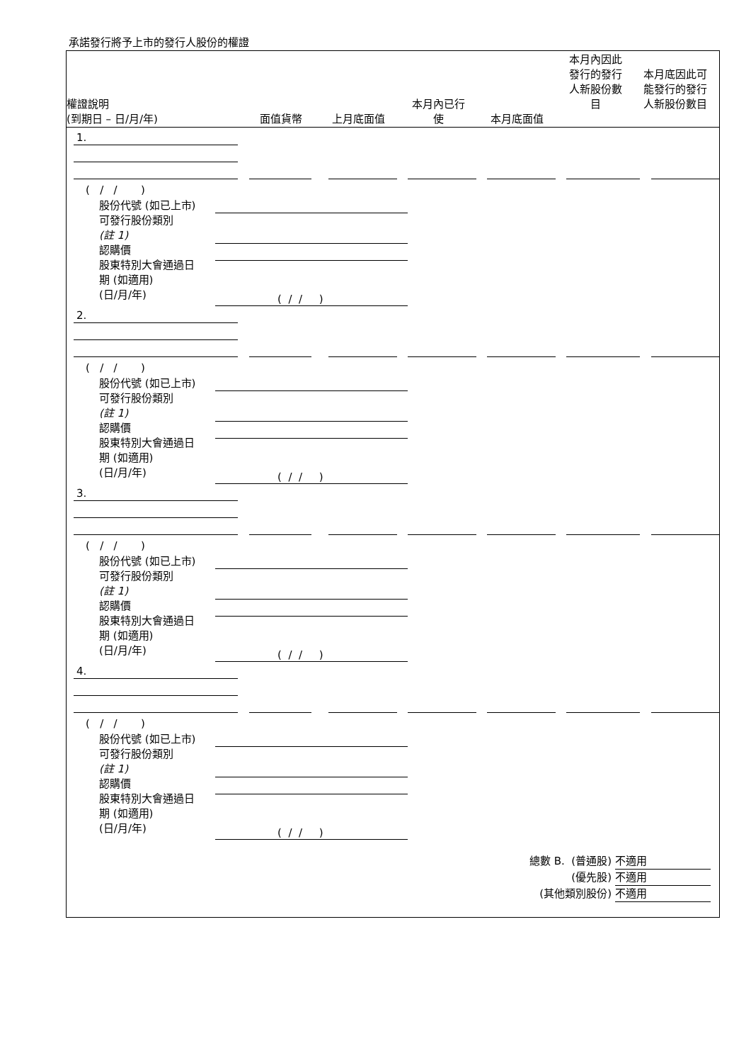承諾發行將予上市的發行人股份的權證
權證說明
(到期日 – 日/月/年)
面值貨幣
上月底面值
本月內已行
使
本月底面值
本月內因此
發行的發行
人新股份數
目
本月底因此可
能發行的發行
人新股份數目
1.
( / / )
股份代號 (如已上市)
可發行股份類別
(註 1)
認購價
股東特別大會通過日
期 (如適用)
(日/月/年)
( / / )
2.
( / / )
股份代號 (如已上市)
可發行股份類別
(註 1)
認購價
股東特別大會通過日
期 (如適用)
(日/月/年)
( / / )
3.
( / / )
股份代號 (如已上市)
可發行股份類別
(註 1)
認購價
股東特別大會通過日
期 (如適用)
(日/月/年)
( / / )
4.
( / / )
股份代號 (如已上市)
可發行股份類別
(註 1)
認購價
股東特別大會通過日
期 (如適用)
(日/月/年)
( / / )
總數 B. (普通股) 不適用
(優先股) 不適用
(其他類別股份) 不適用